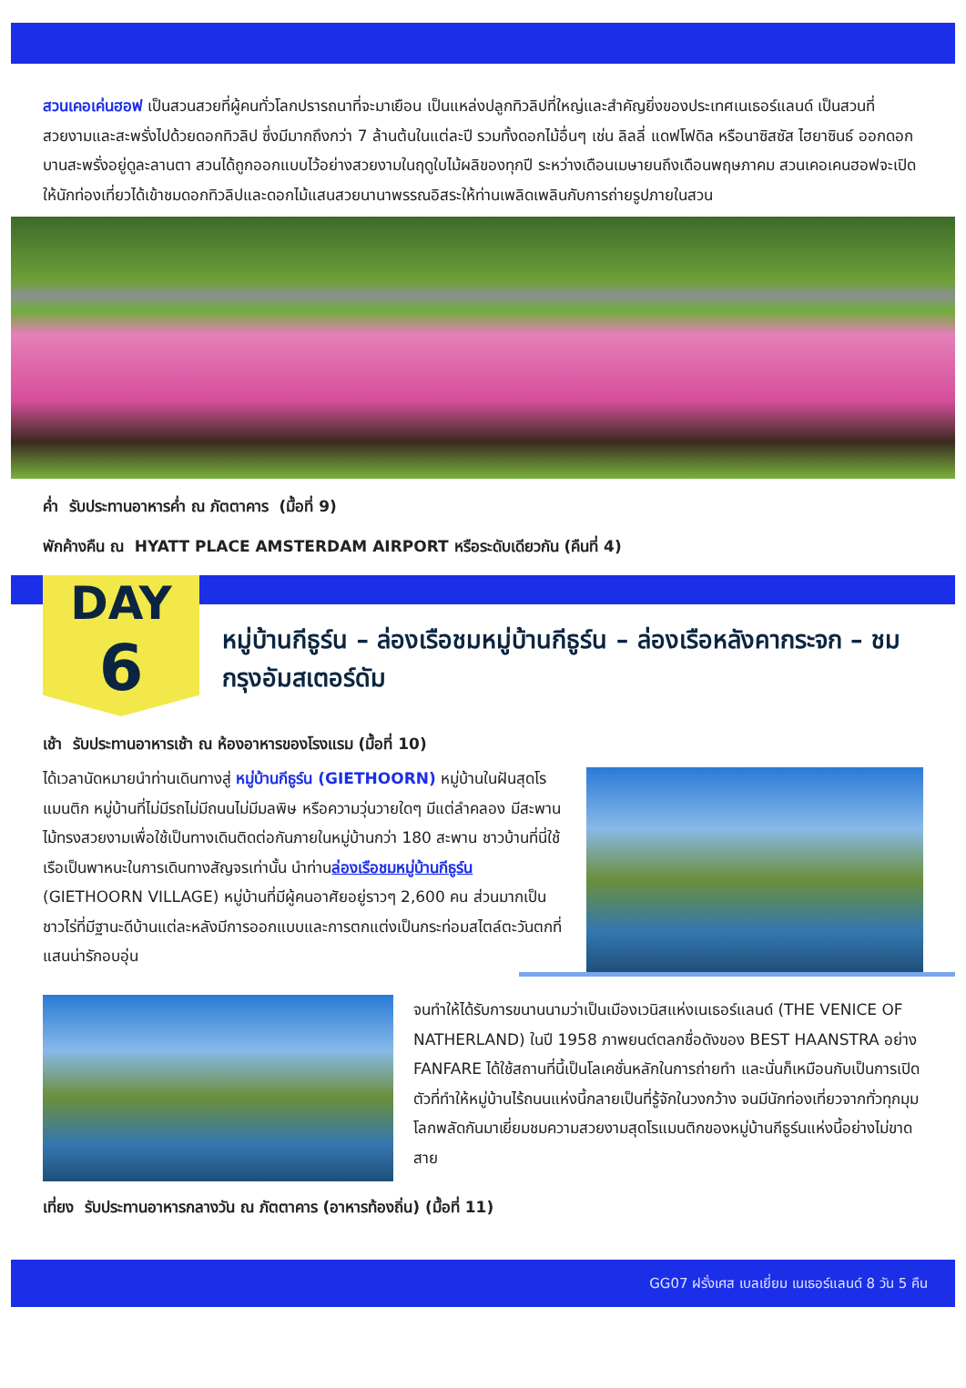สวนเคอเค่นฮอฟ เป็นสวนสวยที่ผู้คนทั่วโลกปรารถนาที่จะมาเยือน เป็นแหล่งปลูกทิวลิปที่ใหญ่และสำคัญยิ่งของประเทศเนเธอร์แลนด์ เป็นสวนที่สวยงามและสะพรั่งไปด้วยดอกทิวลิป ซึ่งมีมากถึงกว่า 7 ล้านต้นในแต่ละปี รวมทั้งดอกไม้อื่นๆ เช่น ลิลลี่ แดฟโฟดิล หรือนาซิสซัส ไฮยาซินธ์ ออกดอกบานสะพรั่งอยู่ดูละลานตา สวนได้ถูกออกแบบไว้อย่างสวยงามในฤดูใบไม้ผลิของทุกปี ระหว่างเดือนเมษายนถึงเดือนพฤษภาคม สวนเคอเคนฮอฟจะเปิดให้นักท่องเที่ยวได้เข้าชมดอกทิวลิปและดอกไม้แสนสวยนานาพรรณอิสระให้ท่านเพลิดเพลินกับการถ่ายรูปภายในสวน
ค่ำ รับประทานอาหารค่ำ ณ ภัตตาคาร (มื้อที่ 9)
พักค้างคืน ณ HYATT PLACE AMSTERDAM AIRPORT หรือระดับเดียวกัน (คืนที่ 4)
DAY
6
หมู่บ้านกีธูร์น – ล่องเรือชมหมู่บ้านกีธูร์น – ล่องเรือหลังคากระจก – ชมกรุงอัมสเตอร์ดัม
เช้า รับประทานอาหารเช้า ณ ห้องอาหารของโรงแรม (มื้อที่ 10)
ได้เวลานัดหมายนำท่านเดินทางสู่ หมู่บ้านกีธูร์น (GIETHOORN) หมู่บ้านในฝันสุดโรแมนติก หมู่บ้านที่ไม่มีรถไม่มีถนนไม่มีมลพิษ หรือความวุ่นวายใดๆ มีแต่ลำคลอง มีสะพานไม้ทรงสวยงามเพื่อใช้เป็นทางเดินติดต่อกันภายในหมู่บ้านกว่า 180 สะพาน ชาวบ้านที่นี่ใช้เรือเป็นพาหนะในการเดินทางสัญจรเท่านั้น นำท่านล่องเรือชมหมู่บ้านกีธูร์น (GIETHOORN VILLAGE) หมู่บ้านที่มีผู้คนอาศัยอยู่ราวๆ 2,600 คน ส่วนมากเป็นชาวไร่ที่มีฐานะดีบ้านแต่ละหลังมีการออกแบบและการตกแต่งเป็นกระท่อมสไตล์ตะวันตกที่แสนน่ารักอบอุ่น
จนทำให้ได้รับการขนานนามว่าเป็นเมืองเวนิสแห่งเนเธอร์แลนด์ (THE VENICE OF NATHERLAND) ในปี 1958 ภาพยนต์ตลกชื่อดังของ BEST HAANSTRA อย่าง FANFARE ได้ใช้สถานที่นี้เป็นโลเคชั่นหลักในการถ่ายทำ และนั่นก็เหมือนกับเป็นการเปิดตัวที่ทำให้หมู่บ้านไร้ถนนแห่งนี้กลายเป็นที่รู้จักในวงกว้าง จนมีนักท่องเที่ยวจากทั่วทุกมุมโลกพลัดกันมาเยี่ยมชมความสวยงามสุดโรแมนติกของหมู่บ้านกีธูร์นแห่งนี้อย่างไม่ขาดสาย
เที่ยง รับประทานอาหารกลางวัน ณ ภัตตาคาร (อาหารท้องถิ่น) (มื้อที่ 11)
GG07 ฝรั่งเศส เบลเยี่ยม เนเธอร์แลนด์ 8 วัน 5 คืน